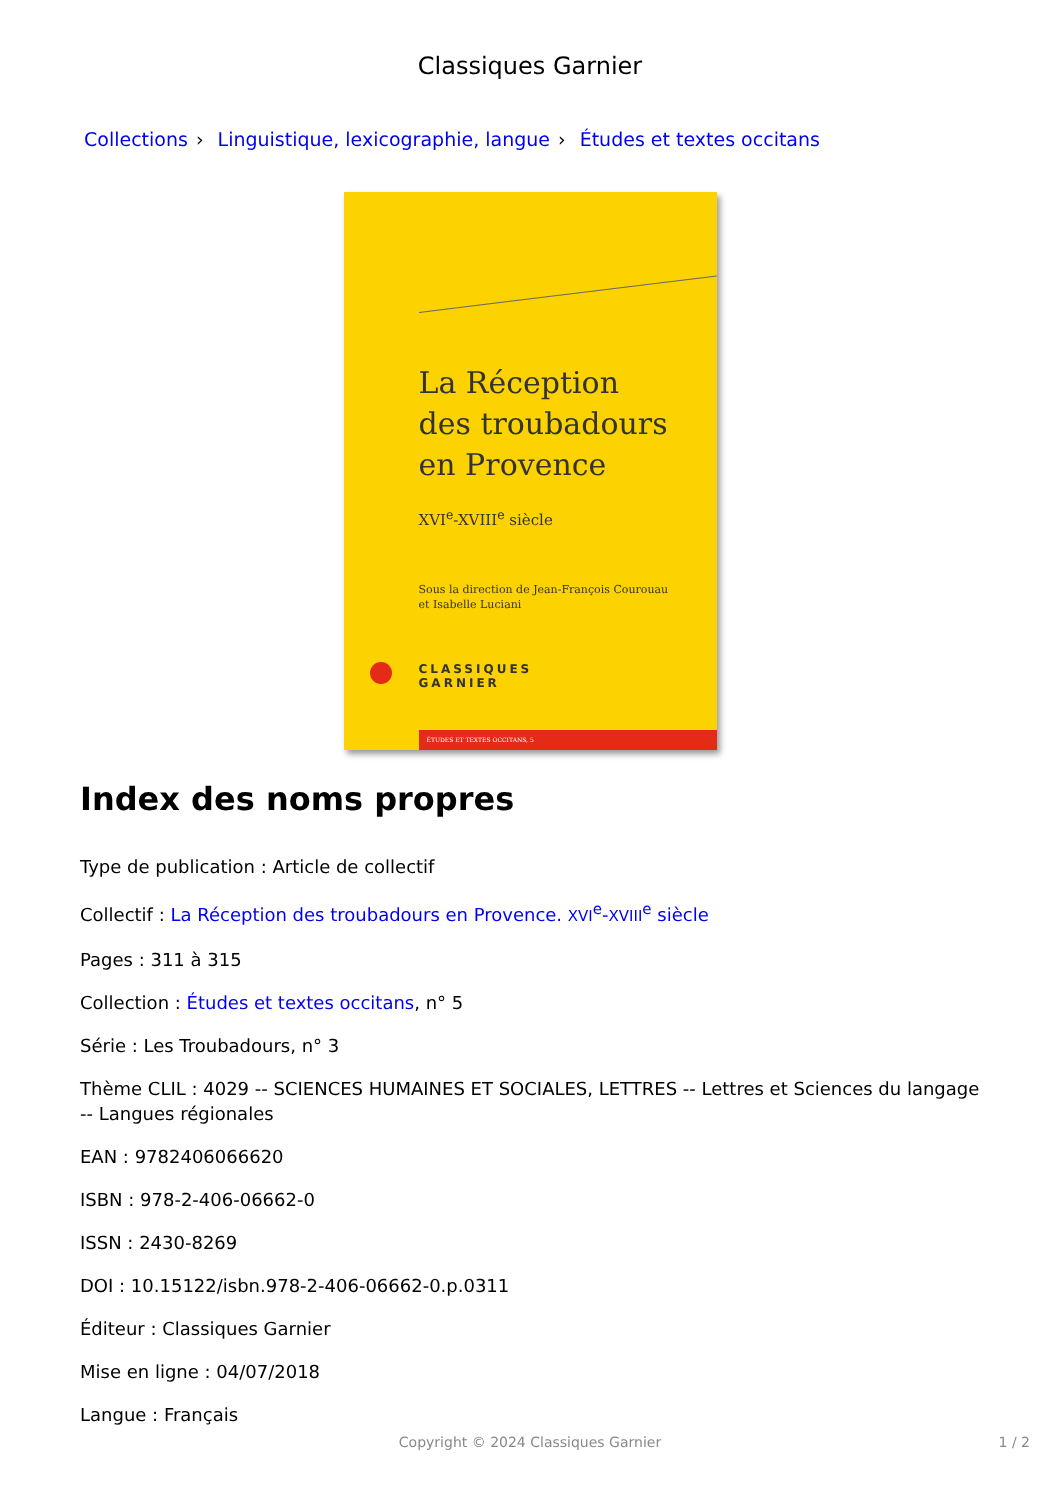Classiques Garnier
Collections › Linguistique, lexicographie, langue › Études et textes occitans
La Réception
des troubadours
en Provence
XVI<sup>e</sup>-XVIII<sup>e</sup> siècle
Sous la direction de Jean-François Courouau
et Isabelle Luciani
CLASSIQUES
GARNIER
ÉTUDES ET TEXTES OCCITANS, 5
Index des noms propres
Type de publication : Article de collectif
Collectif : La Réception des troubadours en Provence. XVI<sup>e</sup>-XVIII<sup>e</sup> siècle
Pages : 311 à 315
Collection : Études et textes occitans, n° 5
Série : Les Troubadours, n° 3
Thème CLIL : 4029 -- SCIENCES HUMAINES ET SOCIALES, LETTRES -- Lettres et Sciences du langage -- Langues régionales
EAN : 9782406066620
ISBN : 978-2-406-06662-0
ISSN : 2430-8269
DOI : 10.15122/isbn.978-2-406-06662-0.p.0311
Éditeur : Classiques Garnier
Mise en ligne : 04/07/2018
Langue : Français
Copyright © 2024 Classiques Garnier
1 / 2